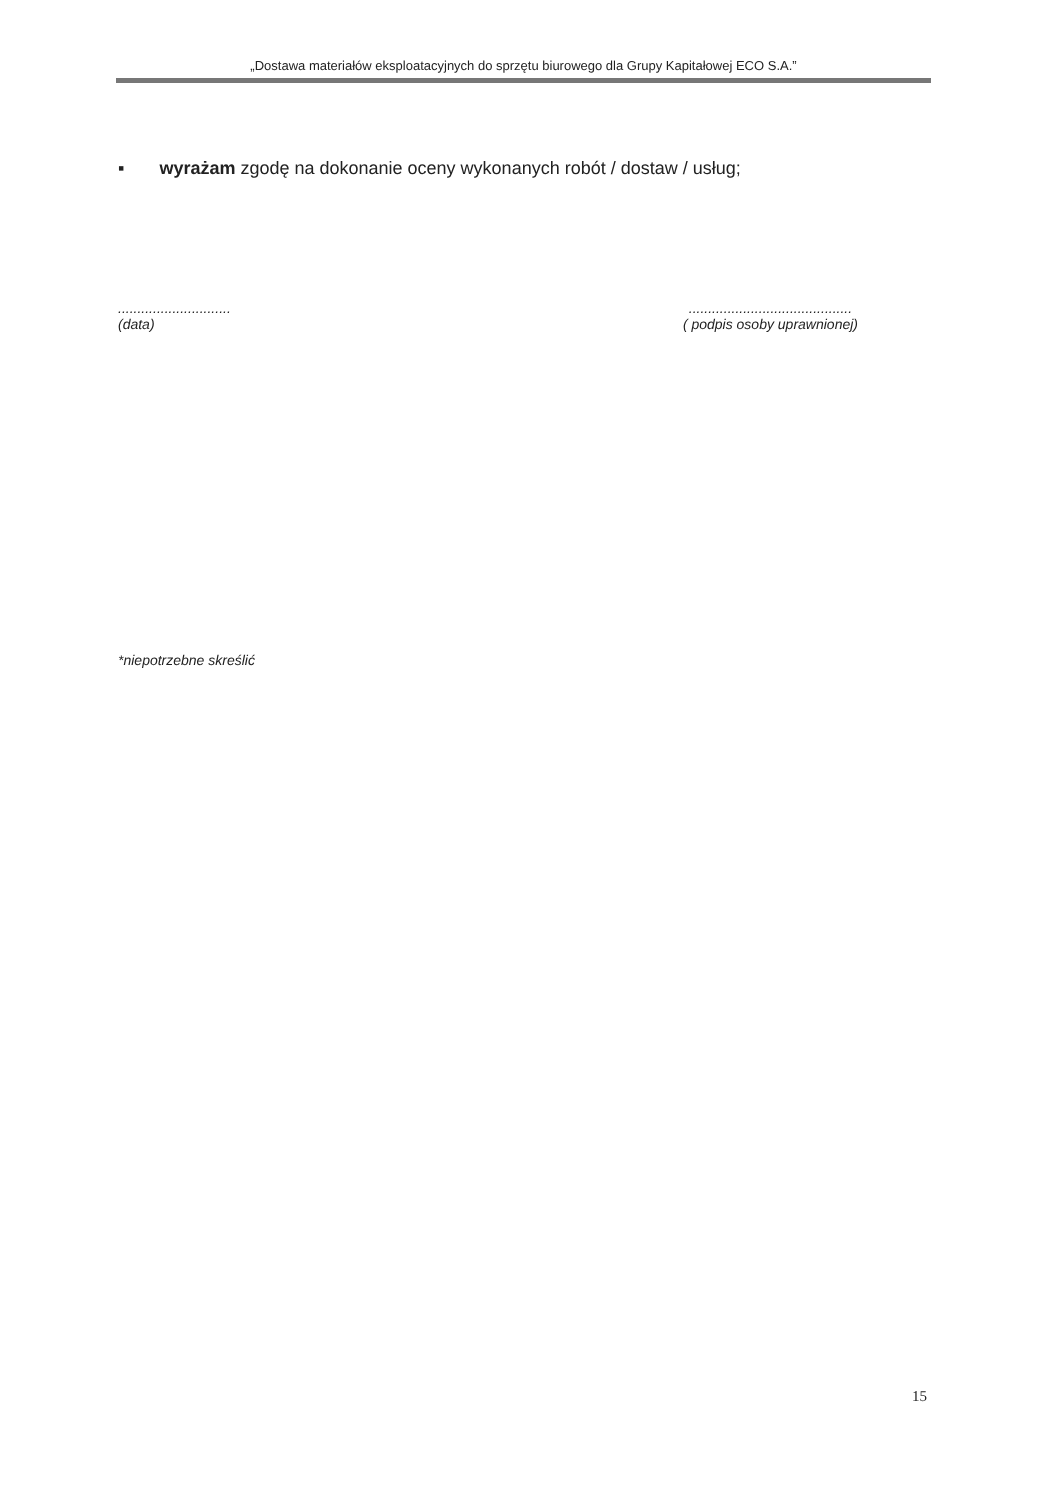„Dostawa materiałów eksploatacyjnych do sprzętu biurowego dla Grupy Kapitałowej ECO S.A.”
▪ wyrażam zgodę na dokonanie oceny wykonanych robót / dostaw / usług;
.............................
(data)
..........................................
( podpis osoby uprawnionej)
*niepotrzebne skreślić
15